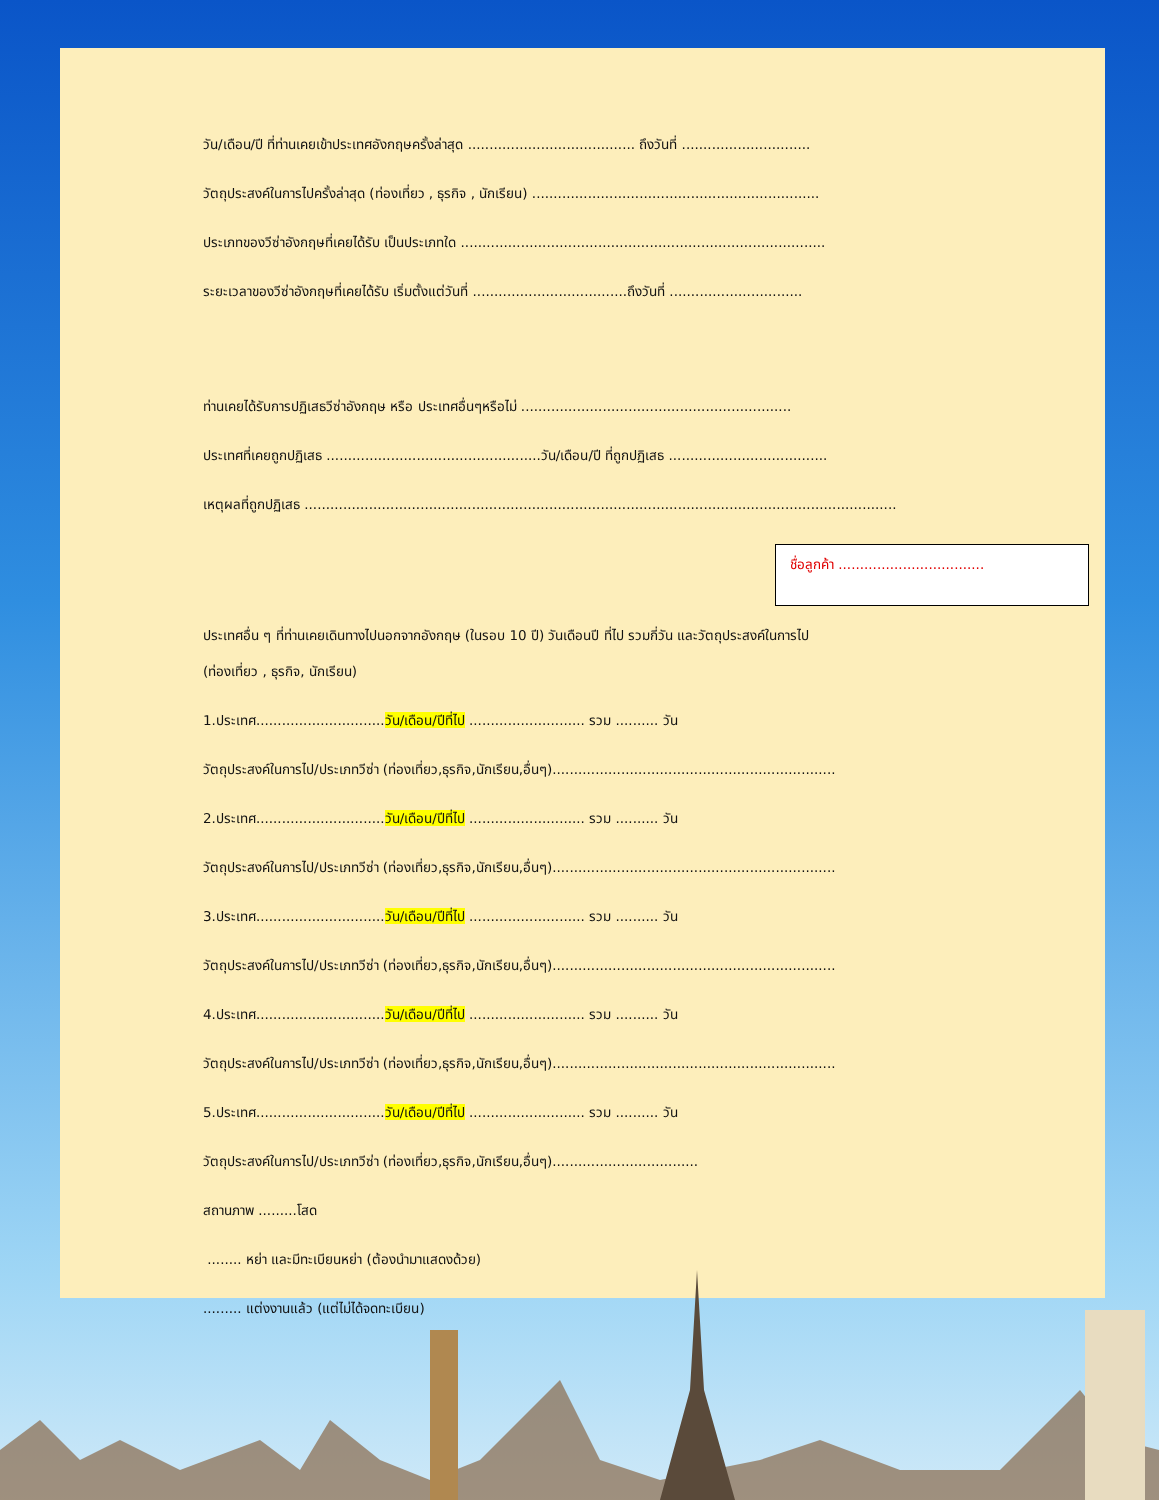วัน/เดือน/ปี ที่ท่านเคยเข้าประเทศอังกฤษครั้งล่าสุด ....................................... ถึงวันที่ ..............................
วัตถุประสงค์ในการไปครั้งล่าสุด (ท่องเที่ยว , ธุรกิจ , นักเรียน) ...................................................................
ประเภทของวีซ่าอังกฤษที่เคยได้รับ เป็นประเภทใด .....................................................................................
ระยะเวลาของวีซ่าอังกฤษที่เคยได้รับ เริ่มตั้งแต่วันที่ ....................................ถึงวันที่ ...............................
ท่านเคยได้รับการปฏิเสธวีซ่าอังกฤษ หรือ ประเทศอื่นๆหรือไม่ ...............................................................
ประเทศที่เคยถูกปฏิเสธ ..................................................วัน/เดือน/ปี ที่ถูกปฏิเสธ .....................................
เหตุผลที่ถูกปฏิเสธ ..........................................................................................................................................
ชื่อลูกค้า ..................................
ประเทศอื่น ๆ ที่ท่านเคยเดินทางไปนอกจากอังกฤษ (ในรอบ 10 ปี) วันเดือนปี ที่ไป รวมกี่วัน และวัตถุประสงค์ในการไป
(ท่องเที่ยว , ธุรกิจ, นักเรียน)
1.ประเทศ..............................วัน/เดือน/ปีที่ไป ........................... รวม .......... วัน
วัตถุประสงค์ในการไป/ประเภทวีซ่า (ท่องเที่ยว,ธุรกิจ,นักเรียน,อื่นๆ)..................................................................
2.ประเทศ..............................วัน/เดือน/ปีที่ไป ........................... รวม .......... วัน
วัตถุประสงค์ในการไป/ประเภทวีซ่า (ท่องเที่ยว,ธุรกิจ,นักเรียน,อื่นๆ)..................................................................
3.ประเทศ..............................วัน/เดือน/ปีที่ไป ........................... รวม .......... วัน
วัตถุประสงค์ในการไป/ประเภทวีซ่า (ท่องเที่ยว,ธุรกิจ,นักเรียน,อื่นๆ)..................................................................
4.ประเทศ..............................วัน/เดือน/ปีที่ไป ........................... รวม .......... วัน
วัตถุประสงค์ในการไป/ประเภทวีซ่า (ท่องเที่ยว,ธุรกิจ,นักเรียน,อื่นๆ)..................................................................
5.ประเทศ..............................วัน/เดือน/ปีที่ไป ........................... รวม .......... วัน
วัตถุประสงค์ในการไป/ประเภทวีซ่า (ท่องเที่ยว,ธุรกิจ,นักเรียน,อื่นๆ)..................................
สถานภาพ .........โสด
........ หย่า และมีทะเบียนหย่า (ต้องนำมาแสดงด้วย)
......... แต่งงานแล้ว (แต่ไม่ได้จดทะเบียน)